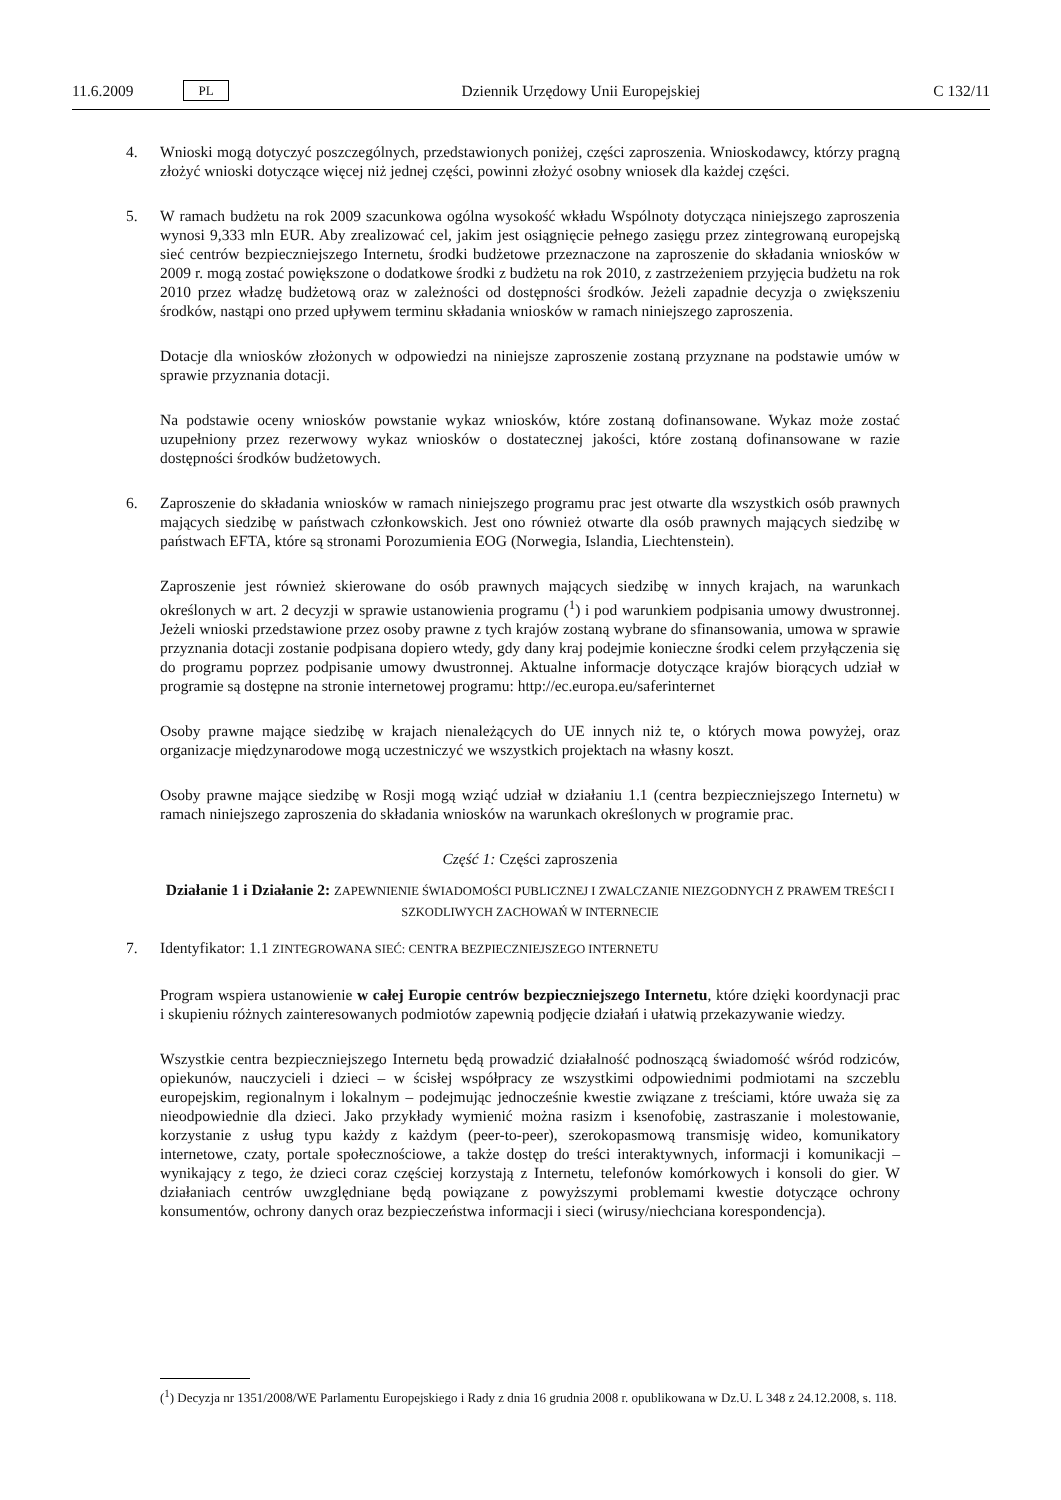11.6.2009 PL Dziennik Urzędowy Unii Europejskiej C 132/11
4. Wnioski mogą dotyczyć poszczególnych, przedstawionych poniżej, części zaproszenia. Wnioskodawcy, którzy pragną złożyć wnioski dotyczące więcej niż jednej części, powinni złożyć osobny wniosek dla każdej części.
5. W ramach budżetu na rok 2009 szacunkowa ogólna wysokość wkładu Wspólnoty dotycząca niniejszego zaproszenia wynosi 9,333 mln EUR. Aby zrealizować cel, jakim jest osiągnięcie pełnego zasięgu przez zintegrowaną europejską sieć centrów bezpieczniejszego Internetu, środki budżetowe przeznaczone na zaproszenie do składania wniosków w 2009 r. mogą zostać powiększone o dodatkowe środki z budżetu na rok 2010, z zastrzeżeniem przyjęcia budżetu na rok 2010 przez władzę budżetową oraz w zależności od dostępności środków. Jeżeli zapadnie decyzja o zwiększeniu środków, nastąpi ono przed upływem terminu składania wniosków w ramach niniejszego zaproszenia.
Dotacje dla wniosków złożonych w odpowiedzi na niniejsze zaproszenie zostaną przyznane na podstawie umów w sprawie przyznania dotacji.
Na podstawie oceny wniosków powstanie wykaz wniosków, które zostaną dofinansowane. Wykaz może zostać uzupełniony przez rezerwowy wykaz wniosków o dostatecznej jakości, które zostaną dofinansowane w razie dostępności środków budżetowych.
6. Zaproszenie do składania wniosków w ramach niniejszego programu prac jest otwarte dla wszystkich osób prawnych mających siedzibę w państwach członkowskich. Jest ono również otwarte dla osób prawnych mających siedzibę w państwach EFTA, które są stronami Porozumienia EOG (Norwegia, Islandia, Liechtenstein).
Zaproszenie jest również skierowane do osób prawnych mających siedzibę w innych krajach, na warunkach określonych w art. 2 decyzji w sprawie ustanowienia programu (<sup>1</sup>) i pod warunkiem podpisania umowy dwustronnej. Jeżeli wnioski przedstawione przez osoby prawne z tych krajów zostaną wybrane do sfinansowania, umowa w sprawie przyznania dotacji zostanie podpisana dopiero wtedy, gdy dany kraj podejmie konieczne środki celem przyłączenia się do programu poprzez podpisanie umowy dwustronnej. Aktualne informacje dotyczące krajów biorących udział w programie są dostępne na stronie internetowej programu: http://ec.europa.eu/saferinternet
Osoby prawne mające siedzibę w krajach nienależących do UE innych niż te, o których mowa powyżej, oraz organizacje międzynarodowe mogą uczestniczyć we wszystkich projektach na własny koszt.
Osoby prawne mające siedzibę w Rosji mogą wziąć udział w działaniu 1.1 (centra bezpieczniejszego Internetu) w ramach niniejszego zaproszenia do składania wniosków na warunkach określonych w programie prac.
Część 1: Części zaproszenia
Działanie 1 i Działanie 2: ZAPEWNIENIE ŚWIADOMOŚCI PUBLICZNEJ I ZWALCZANIE NIEZGODNYCH Z PRAWEM TREŚCI I SZKODLIWYCH ZACHOWAŃ W INTERNECIE
7. Identyfikator: 1.1 ZINTEGROWANA SIEĆ: CENTRA BEZPIECZNIEJSZEGO INTERNETU
Program wspiera ustanowienie w całej Europie centrów bezpieczniejszego Internetu, które dzięki koordynacji prac i skupieniu różnych zainteresowanych podmiotów zapewnią podjęcie działań i ułatwią przekazywanie wiedzy.
Wszystkie centra bezpieczniejszego Internetu będą prowadzić działalność podnoszącą świadomość wśród rodziców, opiekunów, nauczycieli i dzieci – w ścisłej współpracy ze wszystkimi odpowiednimi podmiotami na szczeblu europejskim, regionalnym i lokalnym – podejmując jednocześnie kwestie związane z treściami, które uważa się za nieodpowiednie dla dzieci. Jako przykłady wymienić można rasizm i ksenofobię, zastraszanie i molestowanie, korzystanie z usług typu każdy z każdym (peer-to-peer), szerokopasmową transmisję wideo, komunikatory internetowe, czaty, portale społecznościowe, a także dostęp do treści interaktywnych, informacji i komunikacji – wynikający z tego, że dzieci coraz częściej korzystają z Internetu, telefonów komórkowych i konsoli do gier. W działaniach centrów uwzględniane będą powiązane z powyższymi problemami kwestie dotyczące ochrony konsumentów, ochrony danych oraz bezpieczeństwa informacji i sieci (wirusy/niechciana korespondencja).
(<sup>1</sup>) Decyzja nr 1351/2008/WE Parlamentu Europejskiego i Rady z dnia 16 grudnia 2008 r. opublikowana w Dz.U. L 348 z 24.12.2008, s. 118.